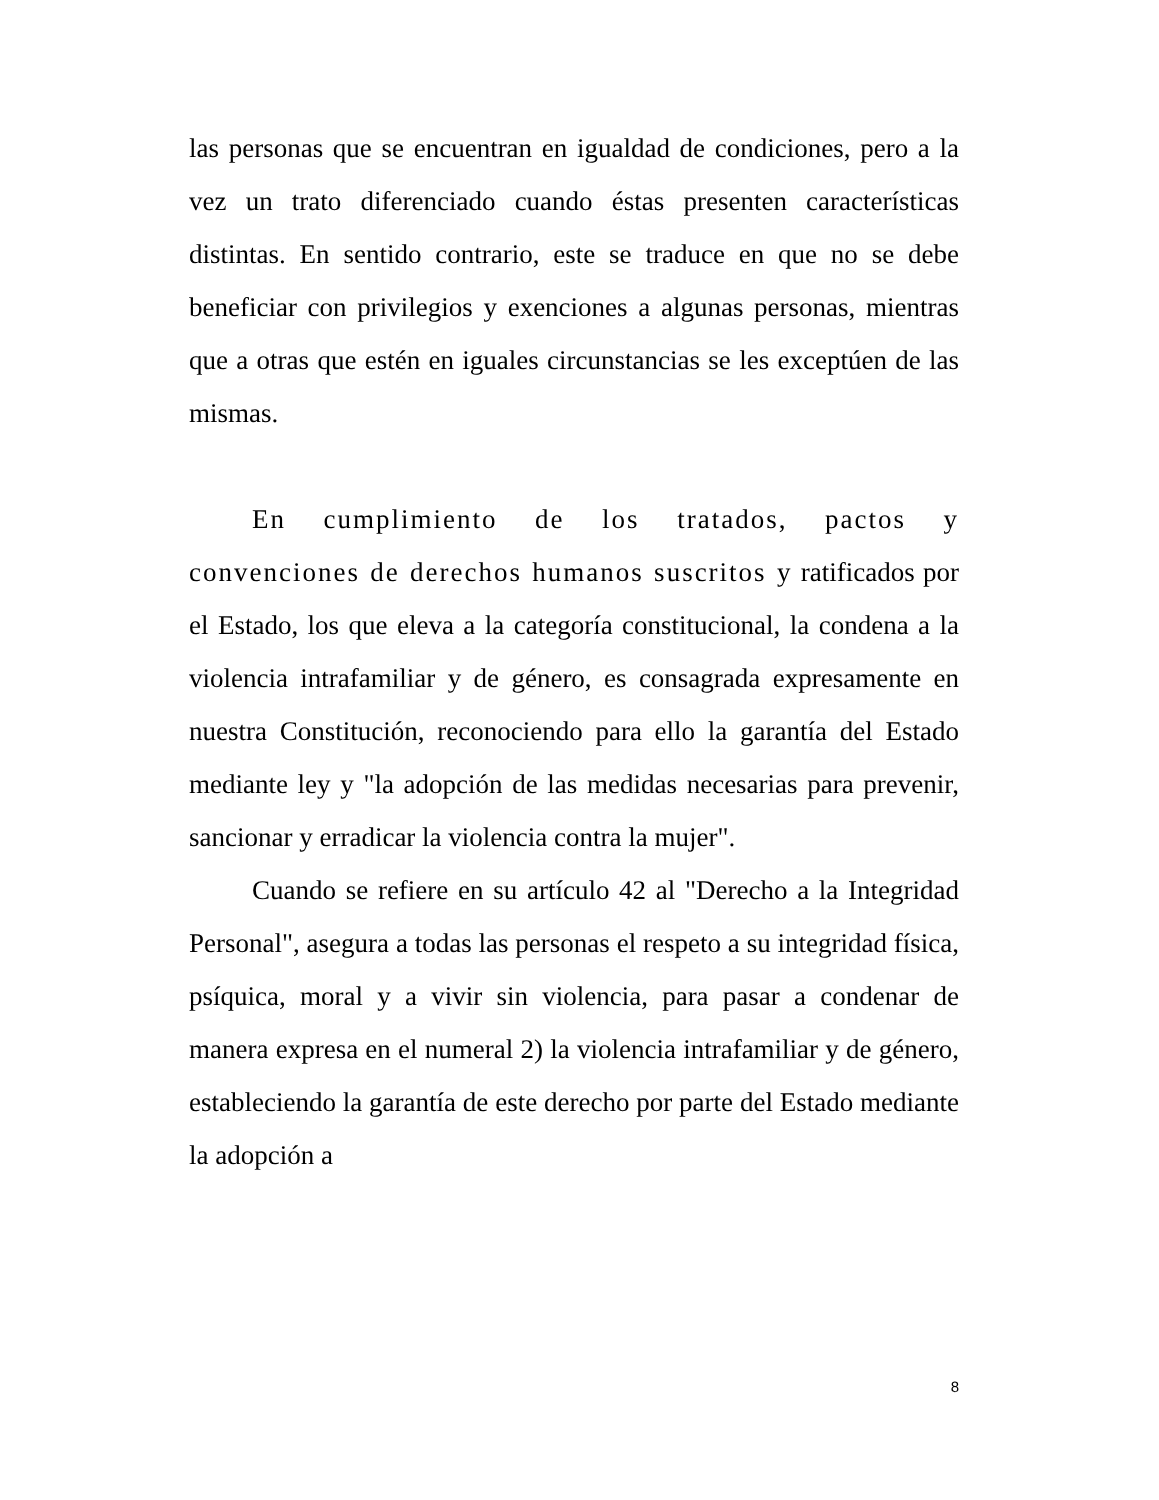las personas que se encuentran en igualdad de condiciones, pero a la vez un trato diferenciado cuando éstas presenten características distintas. En sentido contrario, este se traduce en que no se debe beneficiar con privilegios y exenciones a algunas personas, mientras que a otras que estén en iguales circunstancias se les exceptúen de las mismas.
En cumplimiento de los tratados, pactos y convenciones de derechos humanos suscritos y ratificados por el Estado, los que eleva a la categoría constitucional, la condena a la violencia intrafamiliar y de género, es consagrada expresamente en nuestra Constitución, reconociendo para ello la garantía del Estado mediante ley y "la adopción de las medidas necesarias para prevenir, sancionar y erradicar la violencia contra la mujer".
Cuando se refiere en su artículo 42 al "Derecho a la Integridad Personal", asegura a todas las personas el respeto a su integridad física, psíquica, moral y a vivir sin violencia, para pasar a condenar de manera expresa en el numeral 2) la violencia intrafamiliar y de género, estableciendo la garantía de este derecho por parte del Estado mediante la adopción a
8